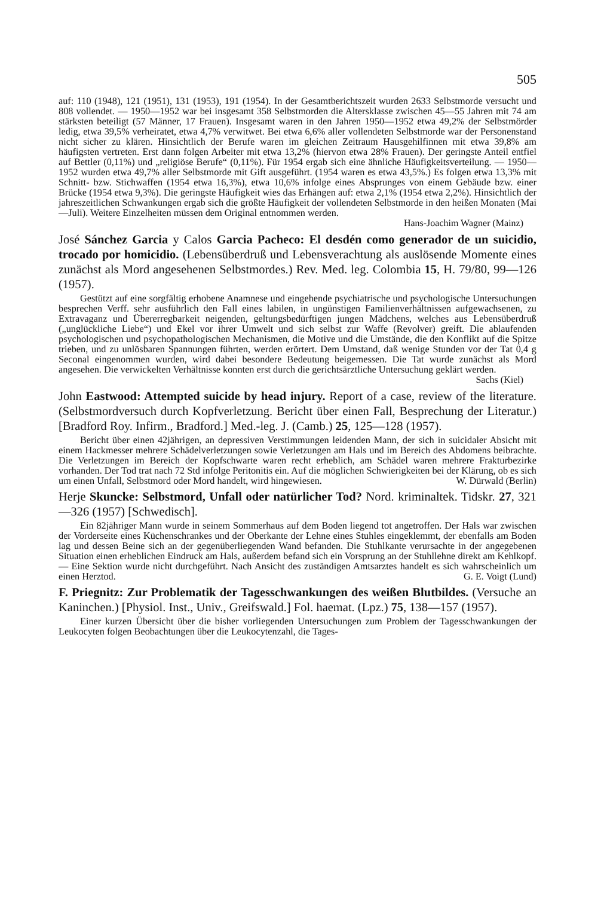505
auf: 110 (1948), 121 (1951), 131 (1953), 191 (1954). In der Gesamtberichtszeit wurden 2633 Selbstmorde versucht und 808 vollendet. — 1950—1952 war bei insgesamt 358 Selbstmorden die Altersklasse zwischen 45—55 Jahren mit 74 am stärksten beteiligt (57 Männer, 17 Frauen). Insgesamt waren in den Jahren 1950—1952 etwa 49,2% der Selbstmörder ledig, etwa 39,5% verheiratet, etwa 4,7% verwitwet. Bei etwa 6,6% aller vollendeten Selbstmorde war der Personenstand nicht sicher zu klären. Hinsichtlich der Berufe waren im gleichen Zeitraum Hausgehilfinnen mit etwa 39,8% am häufigsten vertreten. Erst dann folgen Arbeiter mit etwa 13,2% (hiervon etwa 28% Frauen). Der geringste Anteil entfiel auf Bettler (0,11%) und „religiöse Berufe“ (0,11%). Für 1954 ergab sich eine ähnliche Häufigkeitsverteilung. — 1950—1952 wurden etwa 49,7% aller Selbstmorde mit Gift ausgeführt. (1954 waren es etwa 43,5%.) Es folgen etwa 13,3% mit Schnitt- bzw. Stichwaffen (1954 etwa 16,3%), etwa 10,6% infolge eines Absprunges von einem Gebäude bzw. einer Brücke (1954 etwa 9,3%). Die geringste Häufigkeit wies das Erhängen auf: etwa 2,1% (1954 etwa 2,2%). Hinsichtlich der jahreszeitlichen Schwankungen ergab sich die größte Häufigkeit der vollendeten Selbstmorde in den heißen Monaten (Mai—Juli). Weitere Einzelheiten müssen dem Original entnommen werden.
Hans-Joachim Wagner (Mainz)
José Sánchez Garcia y Calos Garcia Pacheco: El desdén como generador de un suicidio, trocado por homicidio. (Lebensüberdruß und Lebensverachtung als auslösende Momente eines zunächst als Mord angesehenen Selbstmordes.) Rev. Med. leg. Colombia 15, H. 79/80, 99—126 (1957).
Gestützt auf eine sorgfältig erhobene Anamnese und eingehende psychiatrische und psychologische Untersuchungen besprechen Verff. sehr ausführlich den Fall eines labilen, in ungünstigen Familienverhältnissen aufgewachsenen, zu Extravaganz und Übererregbarkeit neigenden, geltungsbedürftigen jungen Mädchens, welches aus Lebensüberdruß („unglückliche Liebe“) und Ekel vor ihrer Umwelt und sich selbst zur Waffe (Revolver) greift. Die ablaufenden psychologischen und psychopathologischen Mechanismen, die Motive und die Umstände, die den Konflikt auf die Spitze trieben, und zu unlösbaren Spannungen führten, werden erörtert. Dem Umstand, daß wenige Stunden vor der Tat 0,4 g Seconal eingenommen wurden, wird dabei besondere Bedeutung beigemessen. Die Tat wurde zunächst als Mord angesehen. Die verwickelten Verhältnisse konnten erst durch die gerichtsärztliche Untersuchung geklärt werden.
Sachs (Kiel)
John Eastwood: Attempted suicide by head injury. Report of a case, review of the literature. (Selbstmordversuch durch Kopfverletzung. Bericht über einen Fall, Besprechung der Literatur.) [Bradford Roy. Infirm., Bradford.] Med.-leg. J. (Camb.) 25, 125—128 (1957).
Bericht über einen 42jährigen, an depressiven Verstimmungen leidenden Mann, der sich in suicidaler Absicht mit einem Hackmesser mehrere Schädelverletzungen sowie Verletzungen am Hals und im Bereich des Abdomens beibrachte. Die Verletzungen im Bereich der Kopfschwarte waren recht erheblich, am Schädel waren mehrere Frakturbezirke vorhanden. Der Tod trat nach 72 Std infolge Peritonitis ein. Auf die möglichen Schwierigkeiten bei der Klärung, ob es sich um einen Unfall, Selbstmord oder Mord handelt, wird hingewiesen. W. Dürwald (Berlin)
Herje Skuncke: Selbstmord, Unfall oder natürlicher Tod? Nord. kriminaltek. Tidskr. 27, 321—326 (1957) [Schwedisch].
Ein 82jähriger Mann wurde in seinem Sommerhaus auf dem Boden liegend tot angetroffen. Der Hals war zwischen der Vorderseite eines Küchenschrankes und der Oberkante der Lehne eines Stuhles eingeklemmt, der ebenfalls am Boden lag und dessen Beine sich an der gegenüberliegenden Wand befanden. Die Stuhlkante verursachte in der angegebenen Situation einen erheblichen Eindruck am Hals, außerdem befand sich ein Vorsprung an der Stuhllehne direkt am Kehlkopf. — Eine Sektion wurde nicht durchgeführt. Nach Ansicht des zuständigen Amtsarztes handelt es sich wahrscheinlich um einen Herztod. G. E. Voigt (Lund)
F. Priegnitz: Zur Problematik der Tagesschwankungen des weißen Blutbildes. (Versuche an Kaninchen.) [Physiol. Inst., Univ., Greifswald.] Fol. haemat. (Lpz.) 75, 138—157 (1957).
Einer kurzen Übersicht über die bisher vorliegenden Untersuchungen zum Problem der Tagesschwankungen der Leukocyten folgen Beobachtungen über die Leukocytenzahl, die Tages-